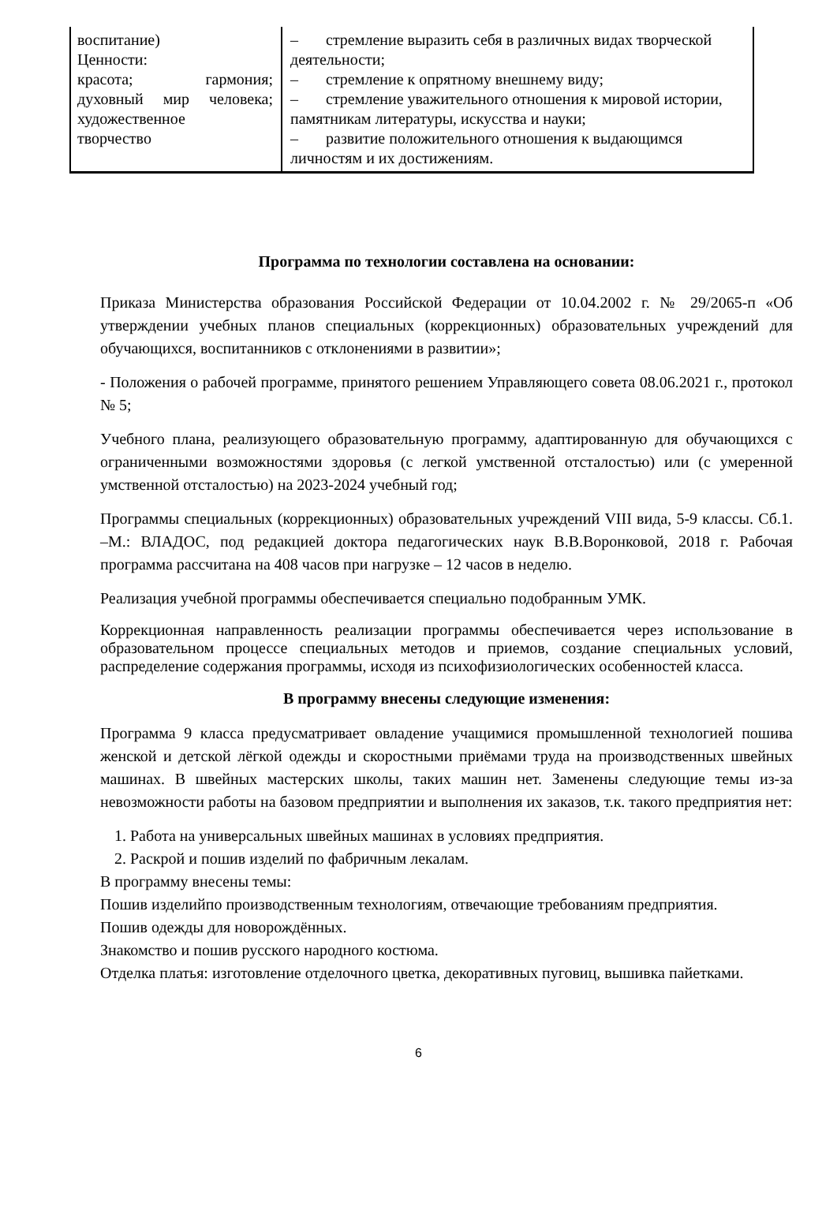| воспитание) Ценности: красота; гармония; духовный мир человека; художественное творчество | – стремление выразить себя в различных видах творческой деятельности; – стремление к опрятному внешнему виду; – стремление уважительного отношения к мировой истории, памятникам литературы, искусства и науки; – развитие положительного отношения к выдающимся личностям и их достижениям. |
Программа по технологии составлена на основании:
Приказа Министерства образования Российской Федерации от 10.04.2002 г. № 29/2065-п «Об утверждении учебных планов специальных (коррекционных) образовательных учреждений для обучающихся, воспитанников с отклонениями в развитии»;
- Положения о рабочей программе, принятого решением Управляющего совета 08.06.2021 г., протокол № 5;
Учебного плана, реализующего образовательную программу, адаптированную для обучающихся с ограниченными возможностями здоровья (с легкой умственной отсталостью) или (с умеренной умственной отсталостью) на 2023-2024 учебный год;
Программы специальных (коррекционных) образовательных учреждений VIII вида, 5-9 классы. Сб.1. –М.: ВЛАДОС, под редакцией доктора педагогических наук В.В.Воронковой, 2018 г. Рабочая программа рассчитана на 408 часов при нагрузке – 12 часов в неделю.
Реализация учебной программы обеспечивается специально подобранным УМК.
Коррекционная направленность реализации программы обеспечивается через использование в образовательном процессе специальных методов и приемов, создание специальных условий, распределение содержания программы, исходя из психофизиологических особенностей класса.
В программу внесены следующие изменения:
Программа 9 класса предусматривает овладение учащимися промышленной технологией пошива женской и детской лёгкой одежды и скоростными приёмами труда на производственных швейных машинах. В швейных мастерских школы, таких машин нет. Заменены следующие темы из-за невозможности работы на базовом предприятии и выполнения их заказов, т.к. такого предприятия нет:
1. Работа на универсальных швейных машинах в условиях предприятия.
2. Раскрой и пошив изделий по фабричным лекалам.
В программу внесены темы:
Пошив изделийпо производственным технологиям, отвечающие требованиям предприятия.
Пошив одежды для новорождённых.
Знакомство и пошив русского народного костюма.
Отделка платья: изготовление отделочного цветка, декоративных пуговиц, вышивка пайетками.
6